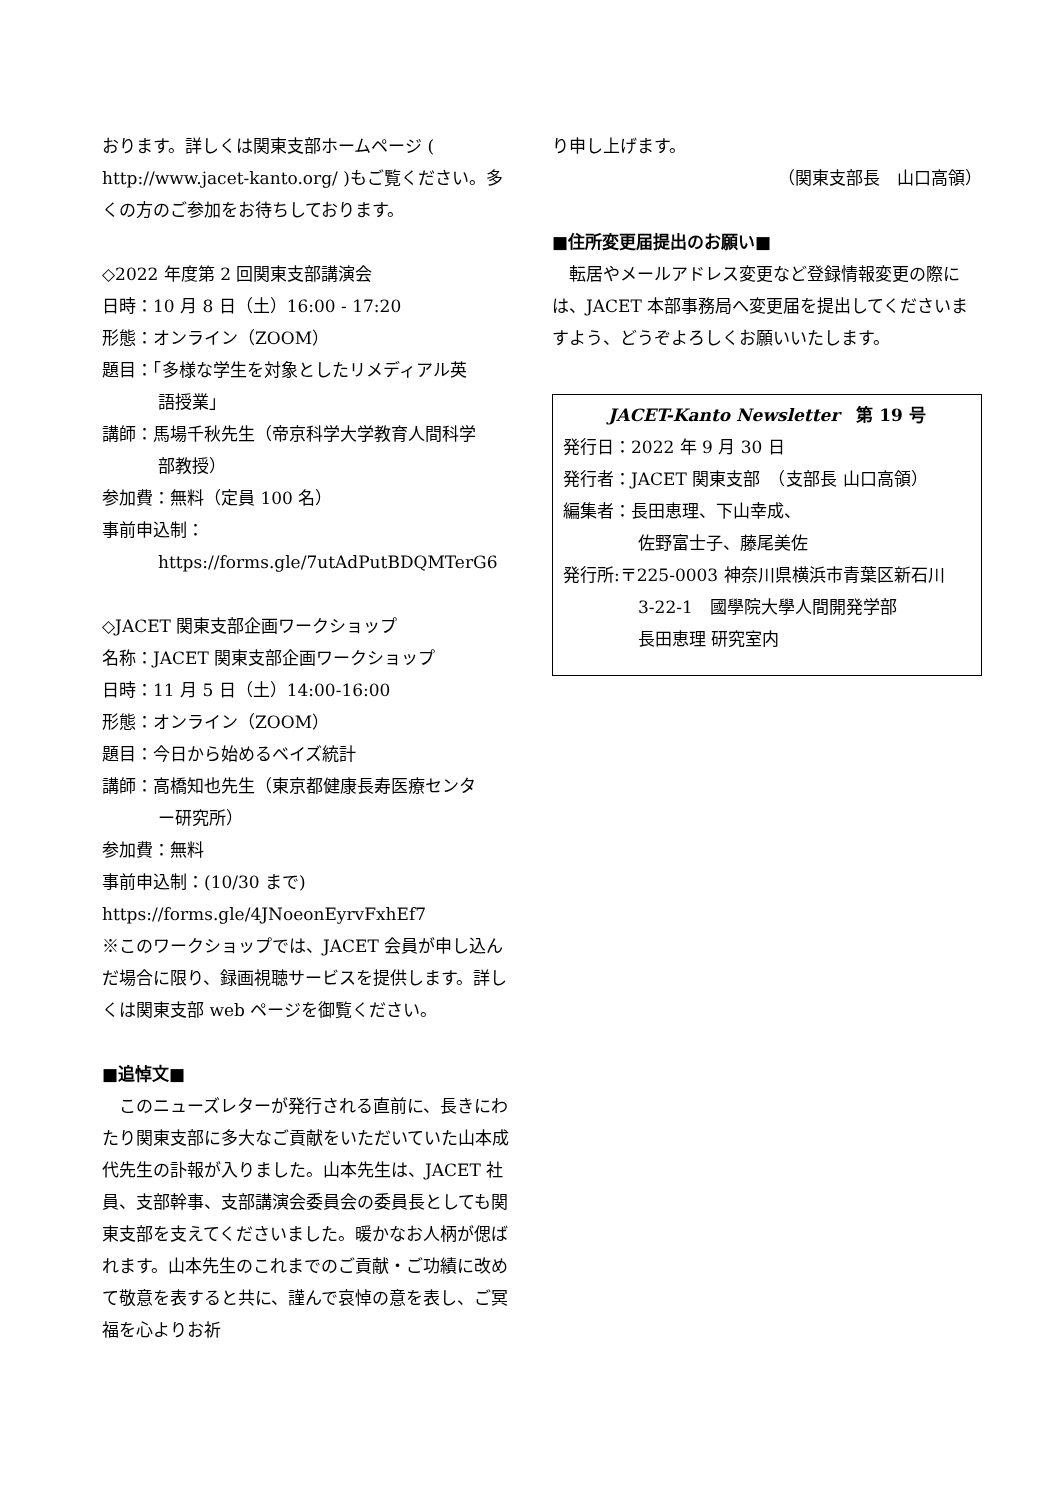おります。詳しくは関東支部ホームページ ( http://www.jacet-kanto.org/ )もご覧ください。多くの方のご参加をお待ちしております。
◇2022 年度第 2 回関東支部講演会
日時：10 月 8 日（土）16:00 - 17:20
形態：オンライン（ZOOM）
題目：「多様な学生を対象としたリメディアル英
語授業」
講師：馬場千秋先生（帝京科学大学教育人間科学
部教授）
参加費：無料（定員 100 名）
事前申込制：
https://forms.gle/7utAdPutBDQMTerG6
◇JACET 関東支部企画ワークショップ
名称：JACET 関東支部企画ワークショップ
日時：11 月 5 日（土）14:00-16:00
形態：オンライン（ZOOM）
題目：今日から始めるベイズ統計
講師：高橋知也先生（東京都健康長寿医療センタ
ー研究所）
参加費：無料
事前申込制：(10/30 まで)
https://forms.gle/4JNoeonEyrvFxhEf7
※このワークショップでは、JACET 会員が申し込んだ場合に限り、録画視聴サービスを提供します。詳しくは関東支部 web ページを御覧ください。
■追悼文■
　このニューズレターが発行される直前に、長きにわたり関東支部に多大なご貢献をいただいていた山本成代先生の訃報が入りました。山本先生は、JACET 社員、支部幹事、支部講演会委員会の委員長としても関東支部を支えてくださいました。暖かなお人柄が偲ばれます。山本先生のこれまでのご貢献・ご功績に改めて敬意を表すると共に、謹んで哀悼の意を表し、ご冥福を心よりお祈
り申し上げます。
（関東支部長　山口高領）
■住所変更届提出のお願い■
　転居やメールアドレス変更など登録情報変更の際には、JACET 本部事務局へ変更届を提出してくださいますよう、どうぞよろしくお願いいたします。
JACET-Kanto Newsletter　第 19 号
発行日：2022 年 9 月 30 日
発行者：JACET 関東支部　（支部長 山口高領）
編集者：長田恵理、下山幸成、
佐野富士子、藤尾美佐
発行所:〒225-0003 神奈川県横浜市青葉区新石川
3-22-1　國學院大學人間開発学部
長田恵理 研究室内